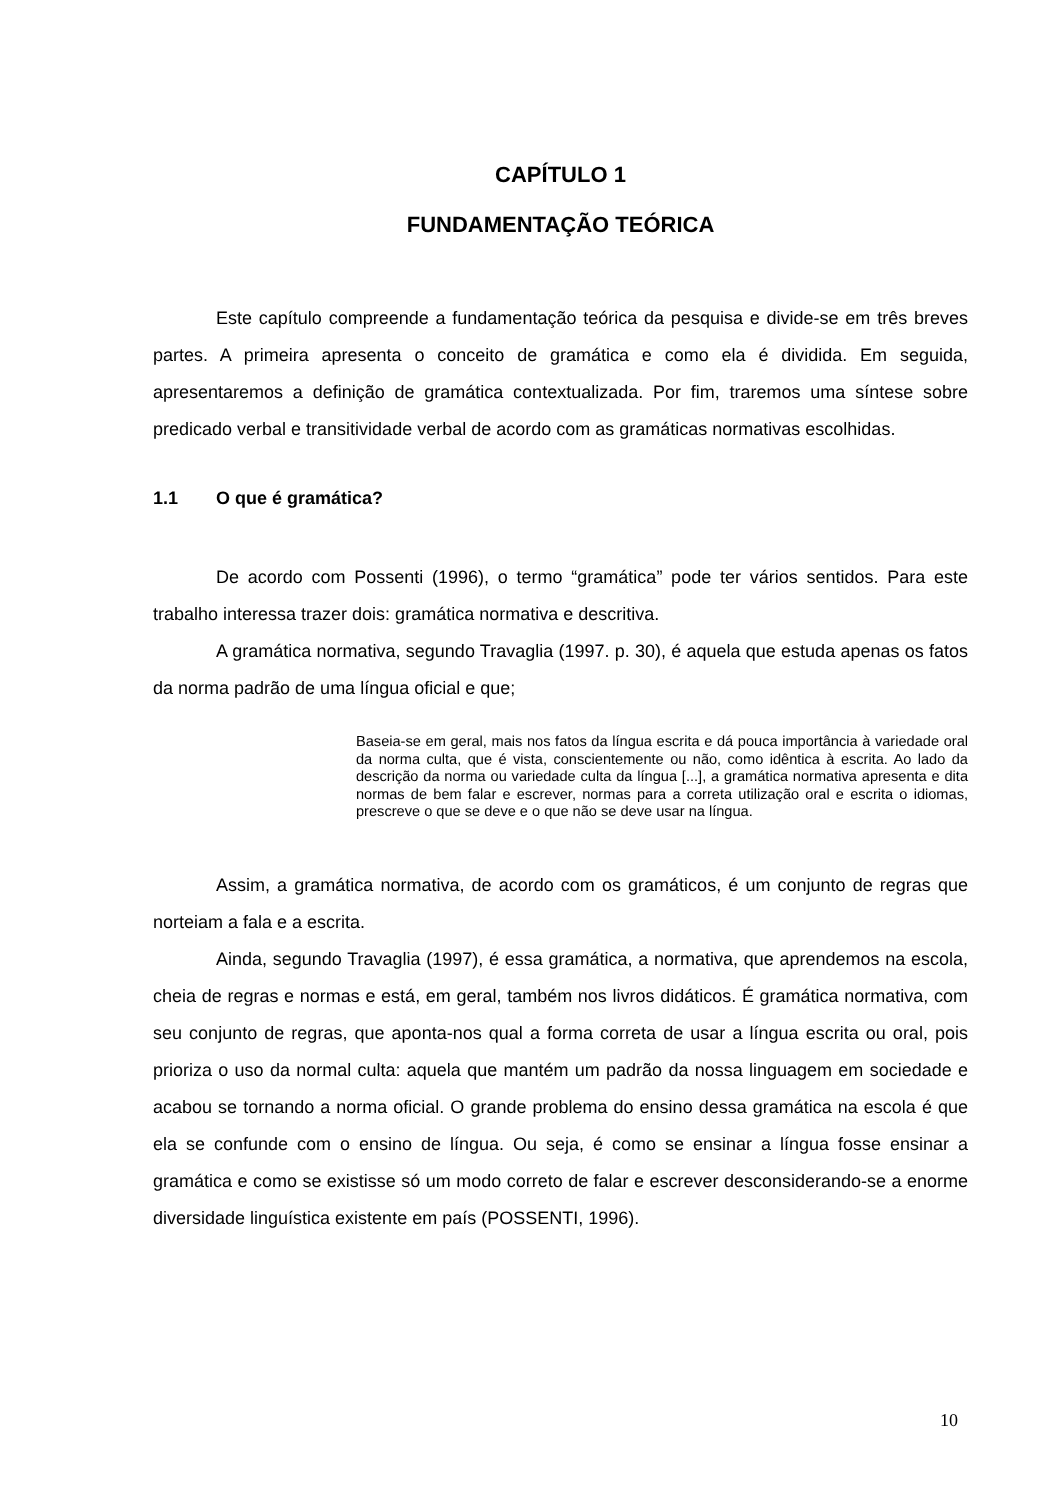CAPÍTULO 1
FUNDAMENTAÇÃO TEÓRICA
Este capítulo compreende a fundamentação teórica da pesquisa e divide-se em três breves partes. A primeira apresenta o conceito de gramática e como ela é dividida. Em seguida, apresentaremos a definição de gramática contextualizada. Por fim, traremos uma síntese sobre predicado verbal e transitividade verbal de acordo com as gramáticas normativas escolhidas.
1.1 O que é gramática?
De acordo com Possenti (1996), o termo “gramática” pode ter vários sentidos. Para este trabalho interessa trazer dois: gramática normativa e descritiva.
A gramática normativa, segundo Travaglia (1997. p. 30), é aquela que estuda apenas os fatos da norma padrão de uma língua oficial e que;
Baseia-se em geral, mais nos fatos da língua escrita e dá pouca importância à variedade oral da norma culta, que é vista, conscientemente ou não, como idêntica à escrita. Ao lado da descrição da norma ou variedade culta da língua [...], a gramática normativa apresenta e dita normas de bem falar e escrever, normas para a correta utilização oral e escrita o idiomas, prescreve o que se deve e o que não se deve usar na língua.
Assim, a gramática normativa, de acordo com os gramáticos, é um conjunto de regras que norteiam a fala e a escrita.
Ainda, segundo Travaglia (1997), é essa gramática, a normativa, que aprendemos na escola, cheia de regras e normas e está, em geral, também nos livros didáticos. É gramática normativa, com seu conjunto de regras, que aponta-nos qual a forma correta de usar a língua escrita ou oral, pois prioriza o uso da normal culta: aquela que mantém um padrão da nossa linguagem em sociedade e acabou se tornando a norma oficial. O grande problema do ensino dessa gramática na escola é que ela se confunde com o ensino de língua. Ou seja, é como se ensinar a língua fosse ensinar a gramática e como se existisse só um modo correto de falar e escrever desconsiderando-se a enorme diversidade linguística existente em país (POSSENTI, 1996).
10